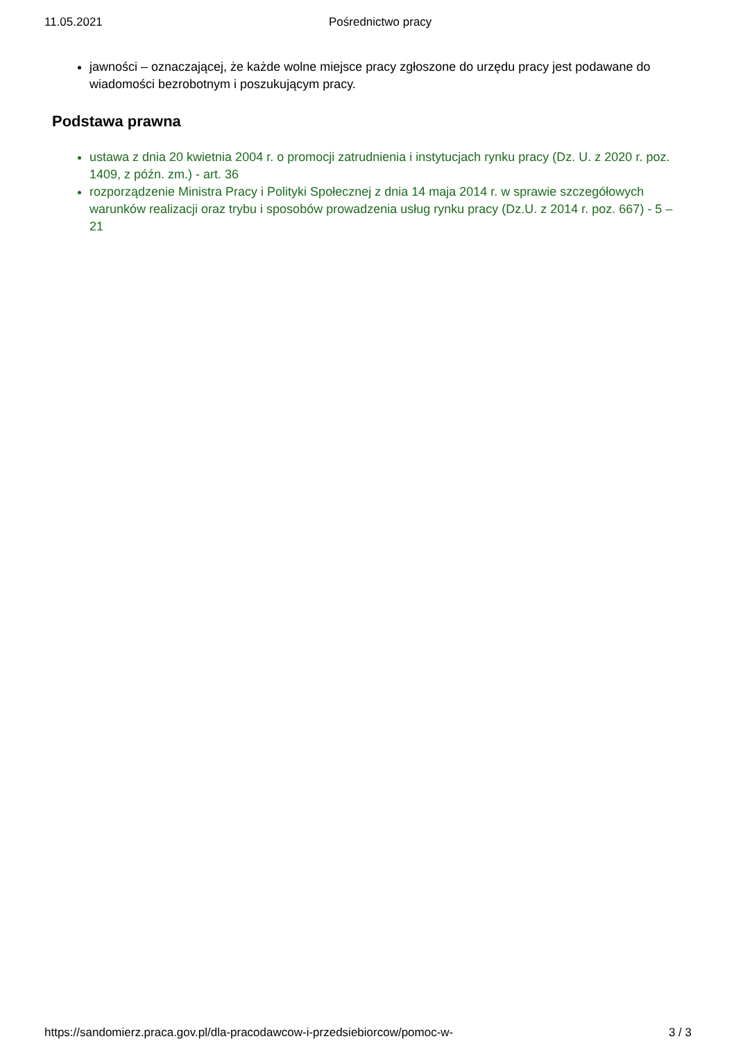11.05.2021 Pośrednictwo pracy
jawności – oznaczającej, że każde wolne miejsce pracy zgłoszone do urzędu pracy jest podawane do wiadomości bezrobotnym i poszukującym pracy.
Podstawa prawna
ustawa z dnia 20 kwietnia 2004 r. o promocji zatrudnienia i instytucjach rynku pracy (Dz. U. z 2020 r. poz. 1409, z późn. zm.) - art. 36
rozporządzenie Ministra Pracy i Polityki Społecznej z dnia 14 maja 2014 r. w sprawie szczegółowych warunków realizacji oraz trybu i sposobów prowadzenia usług rynku pracy (Dz.U. z 2014 r. poz. 667) - 5 – 21
https://sandomierz.praca.gov.pl/dla-pracodawcow-i-przedsiebiorcow/pomoc-w- 3 / 3